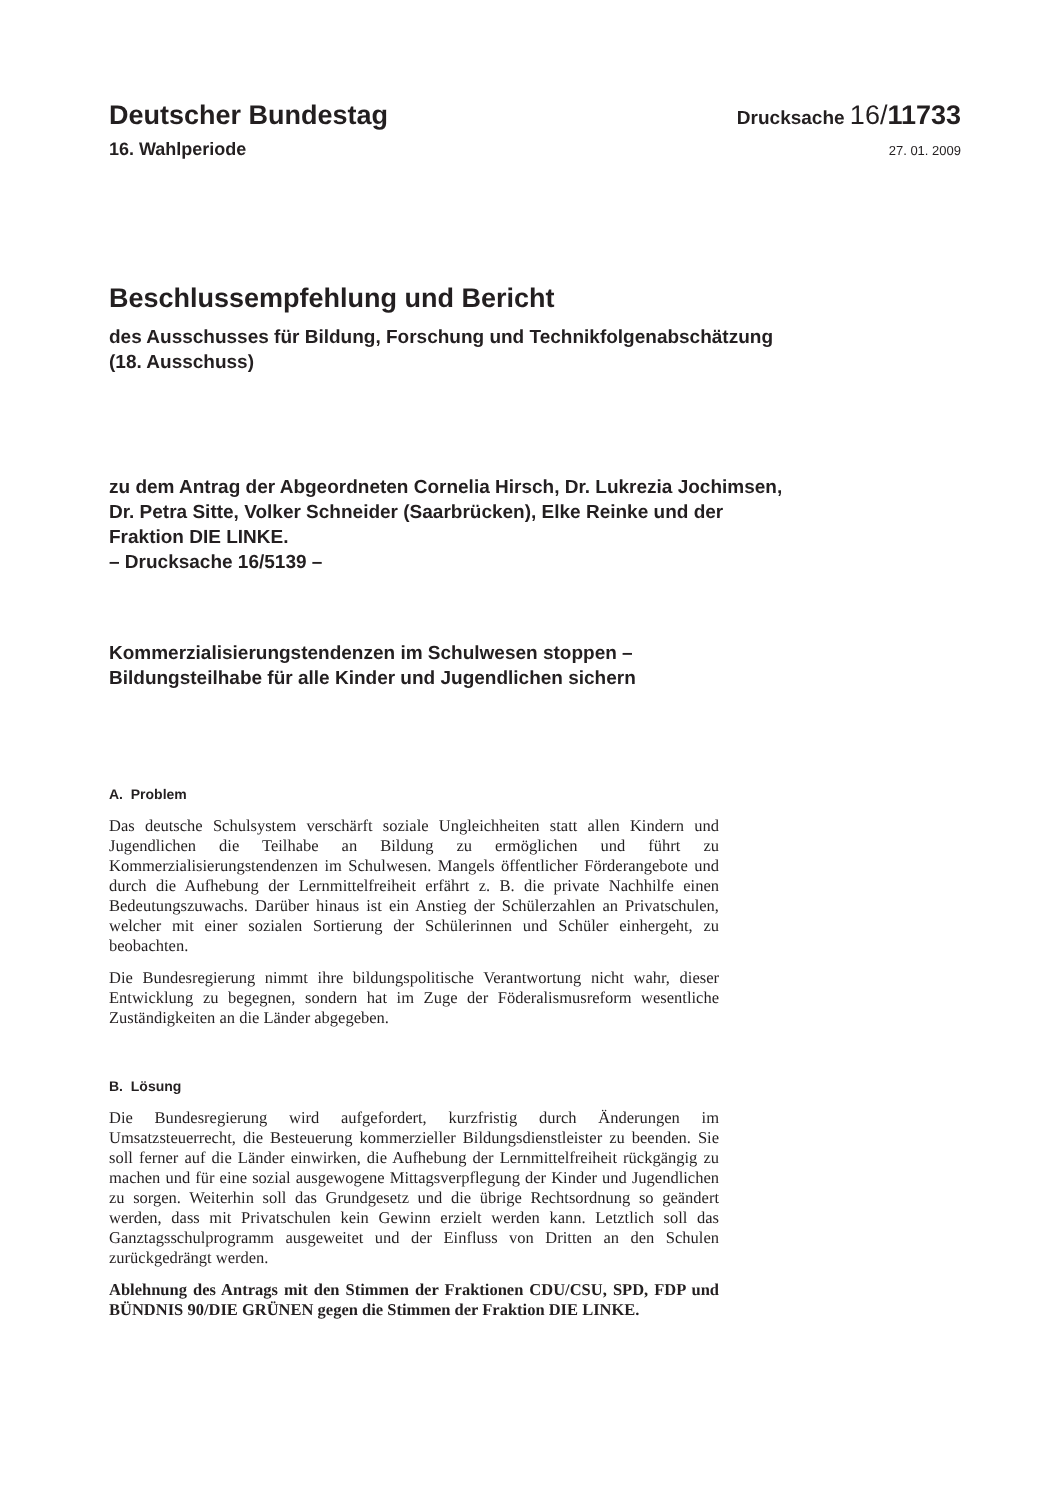Deutscher Bundestag
Drucksache 16/11733
16. Wahlperiode
27. 01. 2009
Beschlussempfehlung und Bericht
des Ausschusses für Bildung, Forschung und Technikfolgenabschätzung
(18. Ausschuss)
zu dem Antrag der Abgeordneten Cornelia Hirsch, Dr. Lukrezia Jochimsen,
Dr. Petra Sitte, Volker Schneider (Saarbrücken), Elke Reinke und der
Fraktion DIE LINKE.
– Drucksache 16/5139 –
Kommerzialisierungstendenzen im Schulwesen stoppen –
Bildungsteilhabe für alle Kinder und Jugendlichen sichern
A. Problem
Das deutsche Schulsystem verschärft soziale Ungleichheiten statt allen Kindern und Jugendlichen die Teilhabe an Bildung zu ermöglichen und führt zu Kommerzialisierungstendenzen im Schulwesen. Mangels öffentlicher Förderangebote und durch die Aufhebung der Lernmittelfreiheit erfährt z. B. die private Nachhilfe einen Bedeutungszuwachs. Darüber hinaus ist ein Anstieg der Schülerzahlen an Privatschulen, welcher mit einer sozialen Sortierung der Schülerinnen und Schüler einhergeht, zu beobachten.
Die Bundesregierung nimmt ihre bildungspolitische Verantwortung nicht wahr, dieser Entwicklung zu begegnen, sondern hat im Zuge der Föderalismusreform wesentliche Zuständigkeiten an die Länder abgegeben.
B. Lösung
Die Bundesregierung wird aufgefordert, kurzfristig durch Änderungen im Umsatzsteuerrecht, die Besteuerung kommerzieller Bildungsdienstleister zu beenden. Sie soll ferner auf die Länder einwirken, die Aufhebung der Lernmittelfreiheit rückgängig zu machen und für eine sozial ausgewogene Mittagsverpflegung der Kinder und Jugendlichen zu sorgen. Weiterhin soll das Grundgesetz und die übrige Rechtsordnung so geändert werden, dass mit Privatschulen kein Gewinn erzielt werden kann. Letztlich soll das Ganztagsschulprogramm ausgeweitet und der Einfluss von Dritten an den Schulen zurückgedrängt werden.
Ablehnung des Antrags mit den Stimmen der Fraktionen CDU/CSU, SPD, FDP und BÜNDNIS 90/DIE GRÜNEN gegen die Stimmen der Fraktion DIE LINKE.